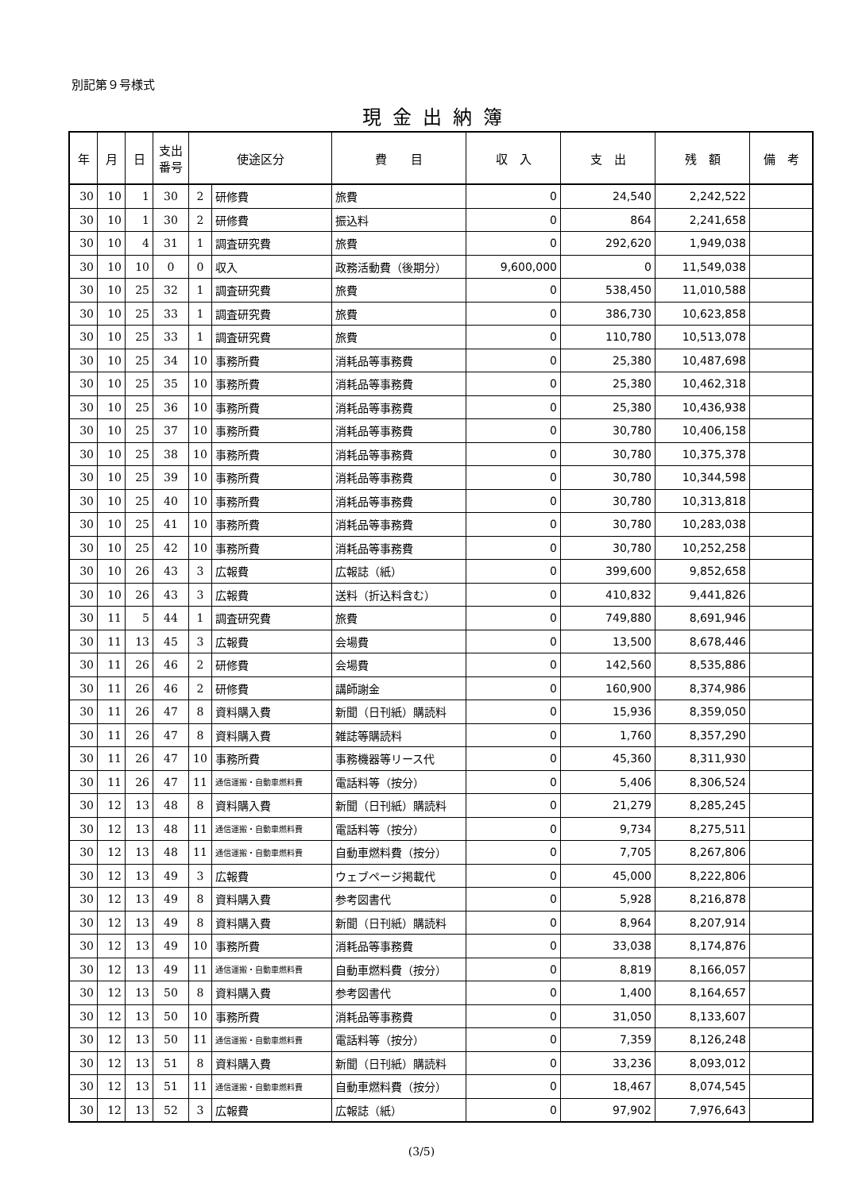別記第９号様式
現金出納簿
| 年 | 月 | 日 | 支出 番号 | 使途区分 | | 費 目 | 収 入 | 支 出 | 残 額 | 備 考 |
| --- | --- | --- | --- | --- | --- | --- | --- | --- | --- | --- |
| 30 | 10 | 1 | 30 | 2 | 研修費 | 旅費 | 0 | 24,540 | 2,242,522 | |
| 30 | 10 | 1 | 30 | 2 | 研修費 | 振込料 | 0 | 864 | 2,241,658 | |
| 30 | 10 | 4 | 31 | 1 | 調査研究費 | 旅費 | 0 | 292,620 | 1,949,038 | |
| 30 | 10 | 10 | 0 | 0 | 収入 | 政務活動費（後期分） | 9,600,000 | 0 | 11,549,038 | |
| 30 | 10 | 25 | 32 | 1 | 調査研究費 | 旅費 | 0 | 538,450 | 11,010,588 | |
| 30 | 10 | 25 | 33 | 1 | 調査研究費 | 旅費 | 0 | 386,730 | 10,623,858 | |
| 30 | 10 | 25 | 33 | 1 | 調査研究費 | 旅費 | 0 | 110,780 | 10,513,078 | |
| 30 | 10 | 25 | 34 | 10 | 事務所費 | 消耗品等事務費 | 0 | 25,380 | 10,487,698 | |
| 30 | 10 | 25 | 35 | 10 | 事務所費 | 消耗品等事務費 | 0 | 25,380 | 10,462,318 | |
| 30 | 10 | 25 | 36 | 10 | 事務所費 | 消耗品等事務費 | 0 | 25,380 | 10,436,938 | |
| 30 | 10 | 25 | 37 | 10 | 事務所費 | 消耗品等事務費 | 0 | 30,780 | 10,406,158 | |
| 30 | 10 | 25 | 38 | 10 | 事務所費 | 消耗品等事務費 | 0 | 30,780 | 10,375,378 | |
| 30 | 10 | 25 | 39 | 10 | 事務所費 | 消耗品等事務費 | 0 | 30,780 | 10,344,598 | |
| 30 | 10 | 25 | 40 | 10 | 事務所費 | 消耗品等事務費 | 0 | 30,780 | 10,313,818 | |
| 30 | 10 | 25 | 41 | 10 | 事務所費 | 消耗品等事務費 | 0 | 30,780 | 10,283,038 | |
| 30 | 10 | 25 | 42 | 10 | 事務所費 | 消耗品等事務費 | 0 | 30,780 | 10,252,258 | |
| 30 | 10 | 26 | 43 | 3 | 広報費 | 広報誌（紙） | 0 | 399,600 | 9,852,658 | |
| 30 | 10 | 26 | 43 | 3 | 広報費 | 送料（折込料含む） | 0 | 410,832 | 9,441,826 | |
| 30 | 11 | 5 | 44 | 1 | 調査研究費 | 旅費 | 0 | 749,880 | 8,691,946 | |
| 30 | 11 | 13 | 45 | 3 | 広報費 | 会場費 | 0 | 13,500 | 8,678,446 | |
| 30 | 11 | 26 | 46 | 2 | 研修費 | 会場費 | 0 | 142,560 | 8,535,886 | |
| 30 | 11 | 26 | 46 | 2 | 研修費 | 講師謝金 | 0 | 160,900 | 8,374,986 | |
| 30 | 11 | 26 | 47 | 8 | 資料購入費 | 新聞（日刊紙）購読料 | 0 | 15,936 | 8,359,050 | |
| 30 | 11 | 26 | 47 | 8 | 資料購入費 | 雑誌等購読料 | 0 | 1,760 | 8,357,290 | |
| 30 | 11 | 26 | 47 | 10 | 事務所費 | 事務機器等リース代 | 0 | 45,360 | 8,311,930 | |
| 30 | 11 | 26 | 47 | 11 | 通信運搬・自動車燃料費 | 電話料等（按分） | 0 | 5,406 | 8,306,524 | |
| 30 | 12 | 13 | 48 | 8 | 資料購入費 | 新聞（日刊紙）購読料 | 0 | 21,279 | 8,285,245 | |
| 30 | 12 | 13 | 48 | 11 | 通信運搬・自動車燃料費 | 電話料等（按分） | 0 | 9,734 | 8,275,511 | |
| 30 | 12 | 13 | 48 | 11 | 通信運搬・自動車燃料費 | 自動車燃料費（按分） | 0 | 7,705 | 8,267,806 | |
| 30 | 12 | 13 | 49 | 3 | 広報費 | ウェブページ掲載代 | 0 | 45,000 | 8,222,806 | |
| 30 | 12 | 13 | 49 | 8 | 資料購入費 | 参考図書代 | 0 | 5,928 | 8,216,878 | |
| 30 | 12 | 13 | 49 | 8 | 資料購入費 | 新聞（日刊紙）購読料 | 0 | 8,964 | 8,207,914 | |
| 30 | 12 | 13 | 49 | 10 | 事務所費 | 消耗品等事務費 | 0 | 33,038 | 8,174,876 | |
| 30 | 12 | 13 | 49 | 11 | 通信運搬・自動車燃料費 | 自動車燃料費（按分） | 0 | 8,819 | 8,166,057 | |
| 30 | 12 | 13 | 50 | 8 | 資料購入費 | 参考図書代 | 0 | 1,400 | 8,164,657 | |
| 30 | 12 | 13 | 50 | 10 | 事務所費 | 消耗品等事務費 | 0 | 31,050 | 8,133,607 | |
| 30 | 12 | 13 | 50 | 11 | 通信運搬・自動車燃料費 | 電話料等（按分） | 0 | 7,359 | 8,126,248 | |
| 30 | 12 | 13 | 51 | 8 | 資料購入費 | 新聞（日刊紙）購読料 | 0 | 33,236 | 8,093,012 | |
| 30 | 12 | 13 | 51 | 11 | 通信運搬・自動車燃料費 | 自動車燃料費（按分） | 0 | 18,467 | 8,074,545 | |
| 30 | 12 | 13 | 52 | 3 | 広報費 | 広報誌（紙） | 0 | 97,902 | 7,976,643 | |
(3/5)